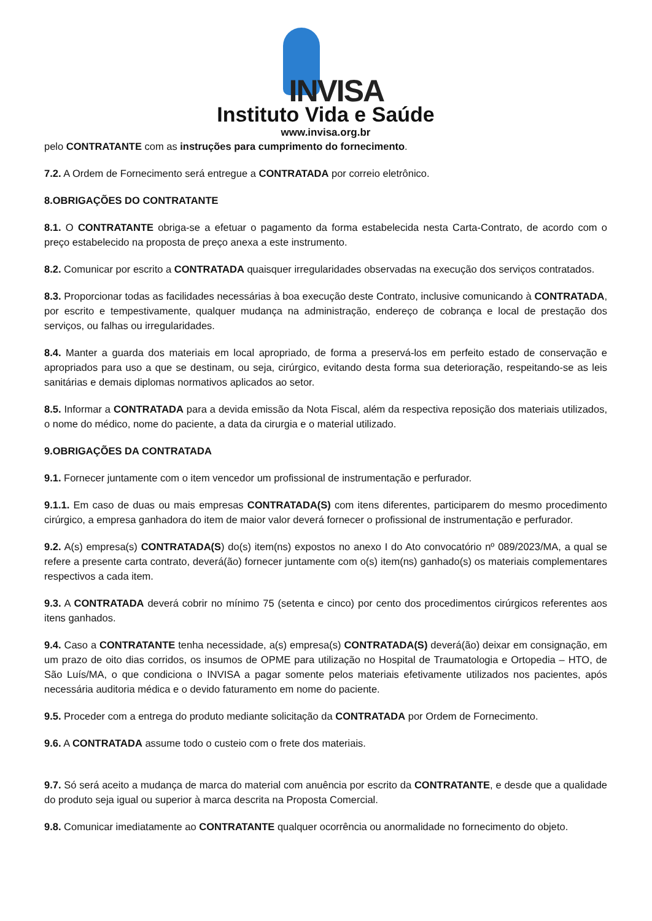INVISA
Instituto Vida e Saúde
www.invisa.org.br
pelo CONTRATANTE com as instruções para cumprimento do fornecimento.
7.2. A Ordem de Fornecimento será entregue a CONTRATADA por correio eletrônico.
8.OBRIGAÇÕES DO CONTRATANTE
8.1. O CONTRATANTE obriga-se a efetuar o pagamento da forma estabelecida nesta Carta-Contrato, de acordo com o preço estabelecido na proposta de preço anexa a este instrumento.
8.2. Comunicar por escrito a CONTRATADA quaisquer irregularidades observadas na execução dos serviços contratados.
8.3. Proporcionar todas as facilidades necessárias à boa execução deste Contrato, inclusive comunicando à CONTRATADA, por escrito e tempestivamente, qualquer mudança na administração, endereço de cobrança e local de prestação dos serviços, ou falhas ou irregularidades.
8.4. Manter a guarda dos materiais em local apropriado, de forma a preservá-los em perfeito estado de conservação e apropriados para uso a que se destinam, ou seja, cirúrgico, evitando desta forma sua deterioração, respeitando-se as leis sanitárias e demais diplomas normativos aplicados ao setor.
8.5. Informar a CONTRATADA para a devida emissão da Nota Fiscal, além da respectiva reposição dos materiais utilizados, o nome do médico, nome do paciente, a data da cirurgia e o material utilizado.
9.OBRIGAÇÕES DA CONTRATADA
9.1. Fornecer juntamente com o item vencedor um profissional de instrumentação e perfurador.
9.1.1. Em caso de duas ou mais empresas CONTRATADA(S) com itens diferentes, participarem do mesmo procedimento cirúrgico, a empresa ganhadora do item de maior valor deverá fornecer o profissional de instrumentação e perfurador.
9.2. A(s) empresa(s) CONTRATADA(S) do(s) item(ns) expostos no anexo I do Ato convocatório nº 089/2023/MA, a qual se refere a presente carta contrato, deverá(ão) fornecer juntamente com o(s) item(ns) ganhado(s) os materiais complementares respectivos a cada item.
9.3. A CONTRATADA deverá cobrir no mínimo 75 (setenta e cinco) por cento dos procedimentos cirúrgicos referentes aos itens ganhados.
9.4. Caso a CONTRATANTE tenha necessidade, a(s) empresa(s) CONTRATADA(S) deverá(ão) deixar em consignação, em um prazo de oito dias corridos, os insumos de OPME para utilização no Hospital de Traumatologia e Ortopedia – HTO, de São Luís/MA, o que condiciona o INVISA a pagar somente pelos materiais efetivamente utilizados nos pacientes, após necessária auditoria médica e o devido faturamento em nome do paciente.
9.5. Proceder com a entrega do produto mediante solicitação da CONTRATADA por Ordem de Fornecimento.
9.6. A CONTRATADA assume todo o custeio com o frete dos materiais.
9.7. Só será aceito a mudança de marca do material com anuência por escrito da CONTRATANTE, e desde que a qualidade do produto seja igual ou superior à marca descrita na Proposta Comercial.
9.8. Comunicar imediatamente ao CONTRATANTE qualquer ocorrência ou anormalidade no fornecimento do objeto.